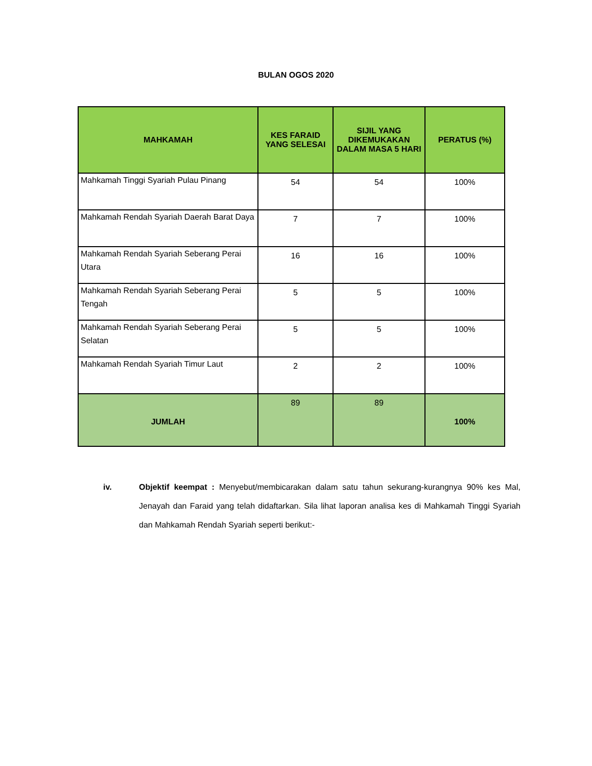BULAN OGOS 2020
| MAHKAMAH | KES FARAID YANG SELESAI | SIJIL YANG DIKEMUKAKAN DALAM MASA 5 HARI | PERATUS (%) |
| --- | --- | --- | --- |
| Mahkamah Tinggi Syariah Pulau Pinang | 54 | 54 | 100% |
| Mahkamah Rendah Syariah Daerah Barat Daya | 7 | 7 | 100% |
| Mahkamah Rendah Syariah Seberang Perai Utara | 16 | 16 | 100% |
| Mahkamah Rendah Syariah Seberang Perai Tengah | 5 | 5 | 100% |
| Mahkamah Rendah Syariah Seberang Perai Selatan | 5 | 5 | 100% |
| Mahkamah Rendah Syariah Timur Laut | 2 | 2 | 100% |
| JUMLAH | 89 | 89 | 100% |
iv. Objektif keempat : Menyebut/membicarakan dalam satu tahun sekurang-kurangnya 90% kes Mal, Jenayah dan Faraid yang telah didaftarkan. Sila lihat laporan analisa kes di Mahkamah Tinggi Syariah dan Mahkamah Rendah Syariah seperti berikut:-